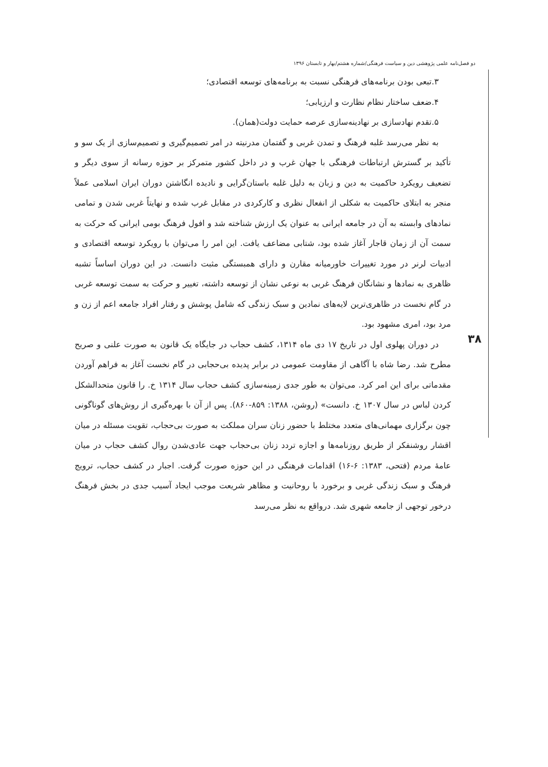دو فصل‌نامه علمی پژوهشی دین و سیاست فرهنگی/شماره هشتم/بهار و تابستان ۱۳۹۶
۳۸
۳.تبعی بودن برنامه‌های فرهنگی نسبت به برنامه‌های توسعه اقتصادی؛
۴.ضعف ساختار نظام نظارت و ارزیابی؛
۵.تقدم نهادسازی بر نهادینه‌سازی عرصه حمایت دولت(همان).
به نظر می‌رسد غلبه فرهنگ و تمدن غربی و گفتمان مدرنیته در امر تصمیم‌گیری و تصمیم‌سازی از یک سو و تأکید بر گسترش ارتباطات فرهنگی با جهان غرب و در داخل کشور متمرکز بر حوزه رسانه از سوی دیگر و تضعیف رویکرد حاکمیت به دین و زبان به دلیل غلبه باستان‌گرایی و نادیده انگاشتن دوران ایران اسلامی عملاً منجر به ابتلای حاکمیت به شکلی از انفعال نظری و کارکردی در مقابل غرب شده و نهایتاً غربی شدن و تمامی نمادهای وابسته به آن در جامعه ایرانی به عنوان یک ارزش شناخته شد و افول فرهنگ بومی ایرانی که حرکت به سمت آن از زمان قاجار آغاز شده بود، شتابی مضاعف یافت. این امر را می‌توان با رویکرد توسعه اقتصادی و ادبیات لرنر در مورد تغییرات خاورمیانه مقارن و دارای همبستگی مثبت دانست. در این دوران اساساً تشبه ظاهری به نمادها و نشانگان فرهنگ غربی به نوعی نشان از توسعه داشته، تغییر و حرکت به سمت توسعه غربی در گام نخست در ظاهری‌ترین لایه‌های نمادین و سبک زندگی که شامل پوشش و رفتار افراد جامعه اعم از زن و مرد بود، امری مشهود بود.
در دوران پهلوی اول در تاریخ ۱۷ دی ماه ۱۳۱۴، کشف حجاب در جایگاه یک قانون به صورت علنی و صریح مطرح شد. رضا شاه با آگاهی از مقاومت عمومی در برابر پدیده بی‌حجابی در گام نخست آغاز به فراهم آوردن مقدماتی برای این امر کرد. می‌توان به طور جدی زمینه‌سازی کشف حجاب سال ۱۳۱۴ خ. را قانون متحدالشکل کردن لباس در سال ۱۳۰۷ خ. دانست» (روشن، ۱۳۸۸: ۸۵۹-۸۶۰). پس از آن با بهره‌گیری از روش‌های گوناگونی چون برگزاری مهمانی‌های متعدد مختلط با حضور زنان سران مملکت به صورت بی‌حجاب، تقویت مسئله در میان اقشار روشنفکر از طریق روزنامه‌ها و اجازه تردد زنان بی‌حجاب جهت عادی‌شدن روال کشف حجاب در میان عامهٔ مردم (فتحی، ۱۳۸۳: ۶-۱۶) اقدامات فرهنگی در این حوزه صورت گرفت. اجبار در کشف حجاب، ترویج فرهنگ و سبک زندگی غربی و برخورد با روحانیت و مظاهر شریعت موجب ایجاد آسیب جدی در بخش فرهنگ درخور توجهی از جامعه شهری شد. درواقع به نظر می‌رسد